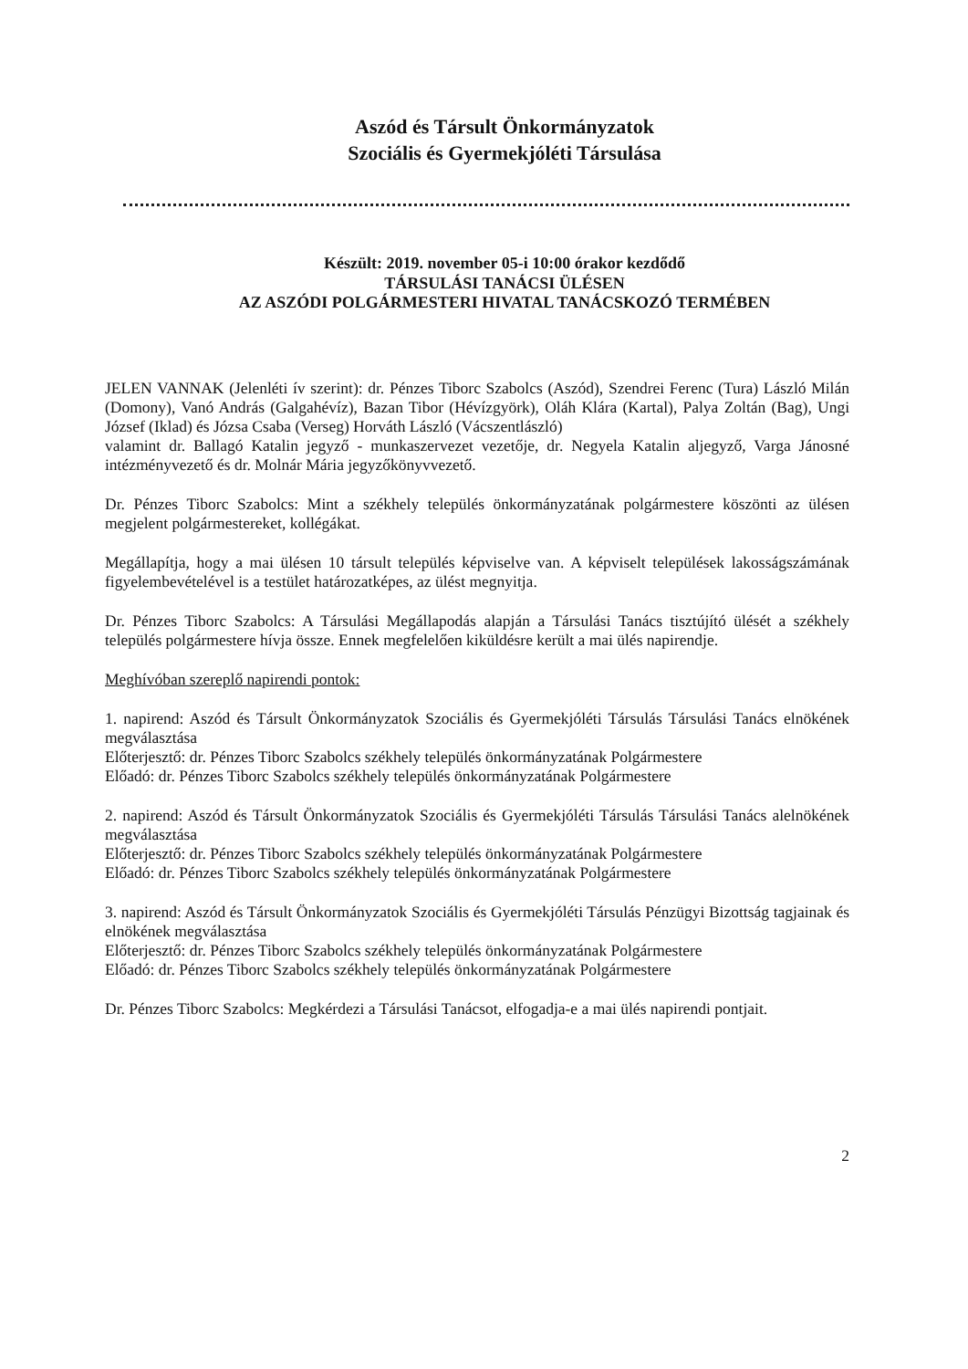Aszód és Társult Önkormányzatok
Szociális és Gyermekjóléti Társulása
Készült: 2019. november 05-i 10:00 órakor kezdődő
TÁRSULÁSI TANÁCSI ÜLÉSEN
AZ ASZÓDI POLGÁRMESTERI HIVATAL TANÁCSKOZÓ TERMÉBEN
JELEN VANNAK (Jelenléti ív szerint): dr. Pénzes Tiborc Szabolcs (Aszód), Szendrei Ferenc (Tura) László Milán (Domony), Vanó András (Galgahévíz), Bazan Tibor (Hévízgyörk), Oláh Klára (Kartal), Palya Zoltán (Bag), Ungi József (Iklad) és Józsa Csaba (Verseg) Horváth László (Vácszentlászló)
valamint dr. Ballagó Katalin jegyző - munkaszervezet vezetője, dr. Negyela Katalin aljegyző, Varga Jánosné intézményvezető és dr. Molnár Mária jegyzőkönyvvezető.
Dr. Pénzes Tiborc Szabolcs: Mint a székhely település önkormányzatának polgármestere köszönti az ülésen megjelent polgármestereket, kollégákat.
Megállapítja, hogy a mai ülésen 10 társult település képviselve van. A képviselt települések lakosságszámának figyelembevételével is a testület határozatképes, az ülést megnyitja.
Dr. Pénzes Tiborc Szabolcs: A Társulási Megállapodás alapján a Társulási Tanács tisztújító ülését a székhely település polgármestere hívja össze. Ennek megfelelően kiküldésre került a mai ülés napirendje.
Meghívóban szereplő napirendi pontok:
1. napirend: Aszód és Társult Önkormányzatok Szociális és Gyermekjóléti Társulás Társulási Tanács elnökének megválasztása
Előterjesztő: dr. Pénzes Tiborc Szabolcs székhely település önkormányzatának Polgármestere
Előadó: dr. Pénzes Tiborc Szabolcs székhely település önkormányzatának Polgármestere
2. napirend: Aszód és Társult Önkormányzatok Szociális és Gyermekjóléti Társulás Társulási Tanács alelnökének megválasztása
Előterjesztő: dr. Pénzes Tiborc Szabolcs székhely település önkormányzatának Polgármestere
Előadó: dr. Pénzes Tiborc Szabolcs székhely település önkormányzatának Polgármestere
3. napirend: Aszód és Társult Önkormányzatok Szociális és Gyermekjóléti Társulás Pénzügyi Bizottság tagjainak és elnökének megválasztása
Előterjesztő: dr. Pénzes Tiborc Szabolcs székhely település önkormányzatának Polgármestere
Előadó: dr. Pénzes Tiborc Szabolcs székhely település önkormányzatának Polgármestere
Dr. Pénzes Tiborc Szabolcs: Megkérdezi a Társulási Tanácsot, elfogadja-e a mai ülés napirendi pontjait.
2